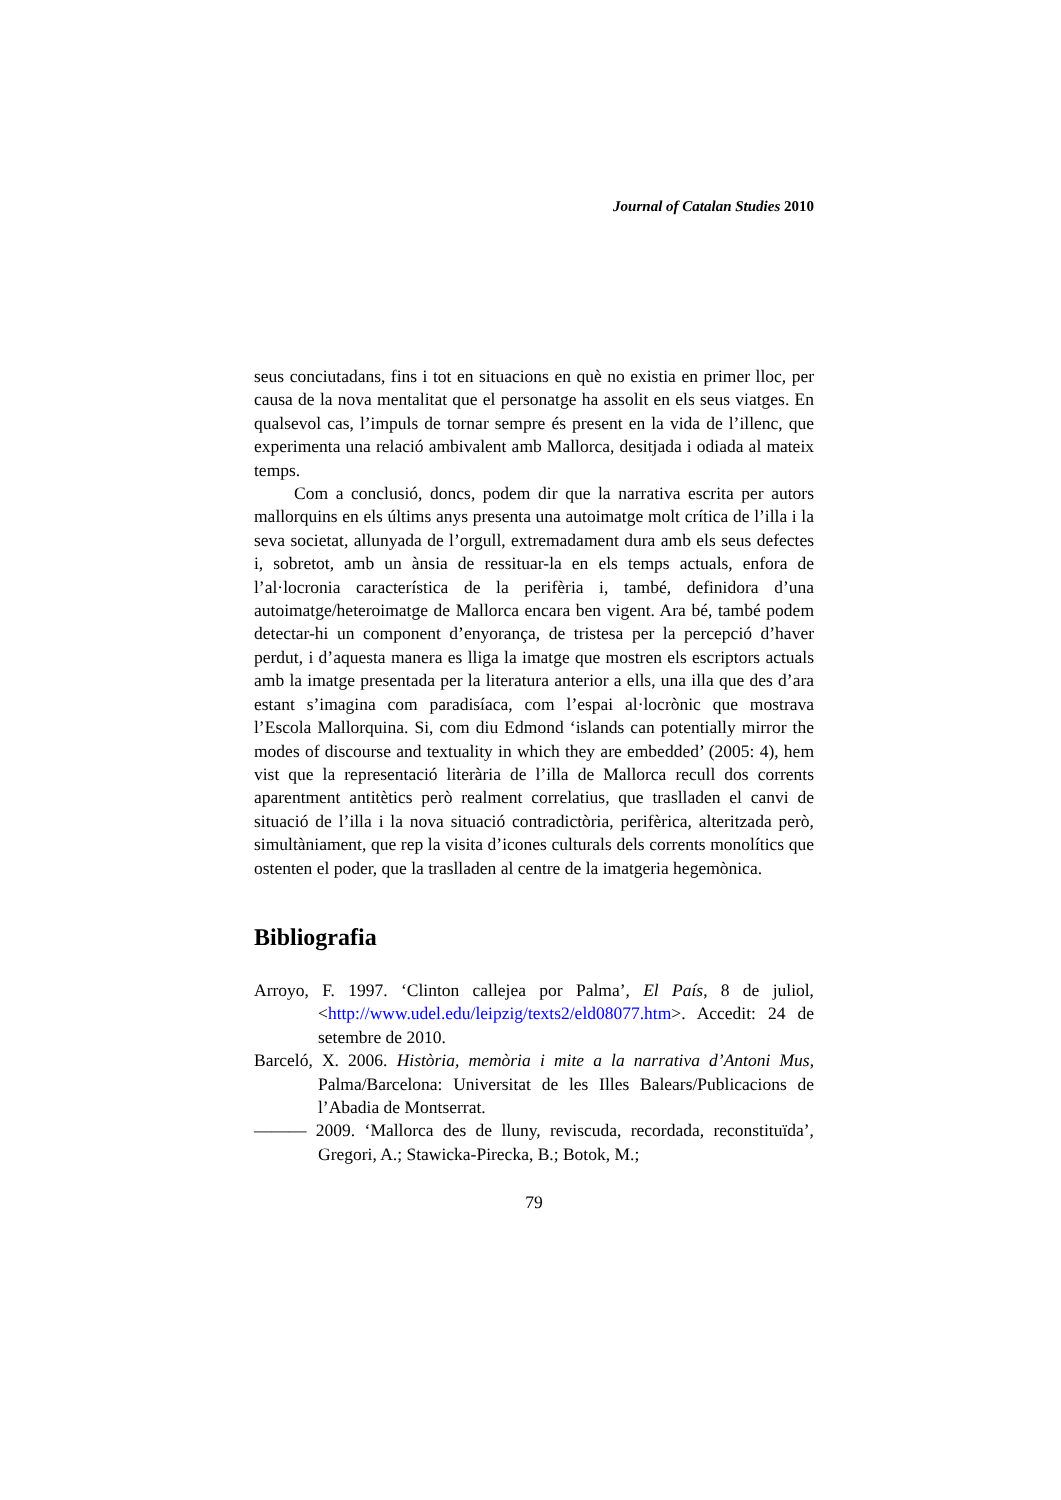Journal of Catalan Studies 2010
seus conciutadans, fins i tot en situacions en què no existia en primer lloc, per causa de la nova mentalitat que el personatge ha assolit en els seus viatges. En qualsevol cas, l’impuls de tornar sempre és present en la vida de l’illenc, que experimenta una relació ambivalent amb Mallorca, desitjada i odiada al mateix temps.
Com a conclusió, doncs, podem dir que la narrativa escrita per autors mallorquins en els últims anys presenta una autoimatge molt crítica de l’illa i la seva societat, allunyada de l’orgull, extremadament dura amb els seus defectes i, sobretot, amb un ànsia de ressituar-la en els temps actuals, enfora de l’al·locronia característica de la perifèria i, també, definidora d’una autoimatge/heteroimatge de Mallorca encara ben vigent. Ara bé, també podem detectar-hi un component d’enyorança, de tristesa per la percepció d’haver perdut, i d’aquesta manera es lliga la imatge que mostren els escriptors actuals amb la imatge presentada per la literatura anterior a ells, una illa que des d’ara estant s’imagina com paradisíaca, com l’espai al·locrònic que mostrava l’Escola Mallorquina. Si, com diu Edmond ‘islands can potentially mirror the modes of discourse and textuality in which they are embedded’ (2005: 4), hem vist que la representació literària de l’illa de Mallorca recull dos corrents aparentment antitètics però realment correlatius, que traslladen el canvi de situació de l’illa i la nova situació contradictòria, perifèrica, alteritzada però, simultàniament, que rep la visita d’icones culturals dels corrents monolítics que ostenten el poder, que la traslladen al centre de la imatgeria hegemònica.
Bibliografia
Arroyo, F. 1997. ‘Clinton callejea por Palma’, El País, 8 de juliol, <http://www.udel.edu/leipzig/texts2/eld08077.htm>. Accedit: 24 de setembre de 2010.
Barceló, X. 2006. Història, memòria i mite a la narrativa d’Antoni Mus, Palma/Barcelona: Universitat de les Illes Balears/Publicacions de l’Abadia de Montserrat.
——— 2009. ‘Mallorca des de lluny, reviscuda, recordada, reconstituïda’, Gregori, A.; Stawicka-Pirecka, B.; Botok, M.;
79